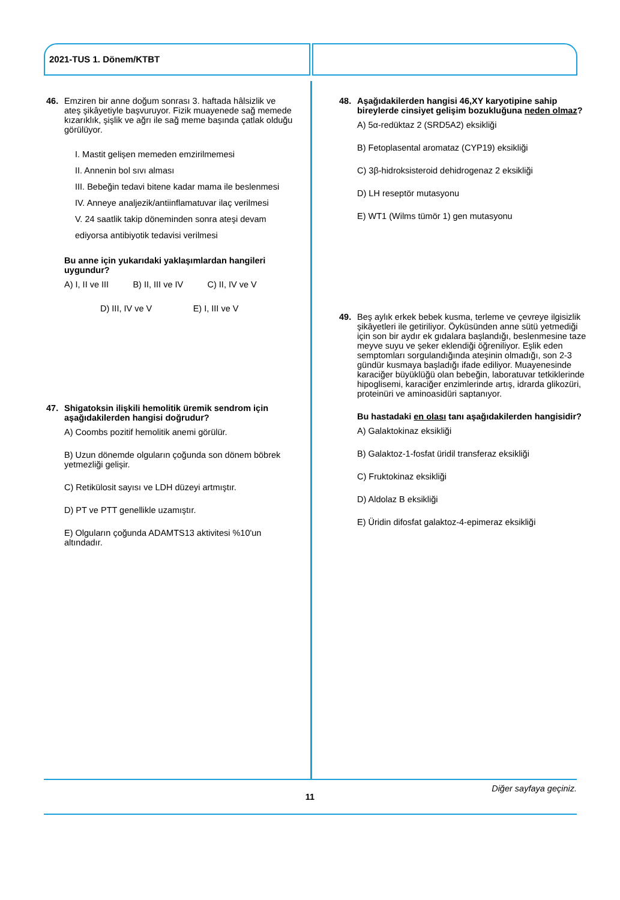2021-TUS 1. Dönem/KTBT
46. Emziren bir anne doğum sonrası 3. haftada hâlsizlik ve ateş şikâyetiyle başvuruyor. Fizik muayenede sağ memede kızarıklık, şişlik ve ağrı ile sağ meme başında çatlak olduğu görülüyor.
I. Mastit gelişen memeden emzirilmemesi
II. Annenin bol sıvı alması
III. Bebeğin tedavi bitene kadar mama ile beslenmesi
IV. Anneye analjezik/antiinflamatuvar ilaç verilmesi
V. 24 saatlik takip döneminden sonra ateşi devam ediyorsa antibiyotik tedavisi verilmesi
Bu anne için yukarıdaki yaklaşımlardan hangileri uygundur?
A) I, II ve III B) II, III ve IV C) II, IV ve V
D) III, IV ve V E) I, III ve V
47. Shigatoksin ilişkili hemolitik üremik sendrom için aşağıdakilerden hangisi doğrudur?
A) Coombs pozitif hemolitik anemi görülür.
B) Uzun dönemde olguların çoğunda son dönem böbrek yetmezliği gelişir.
C) Retikülosit sayısı ve LDH düzeyi artmıştır.
D) PT ve PTT genellikle uzamıştır.
E) Olguların çoğunda ADAMTS13 aktivitesi %10'un altındadır.
48. Aşağıdakilerden hangisi 46,XY karyotipine sahip bireylerde cinsiyet gelişim bozukluğuna neden olmaz?
A) 5α-redüktaz 2 (SRD5A2) eksikliği
B) Fetoplasental aromataz (CYP19) eksikliği
C) 3β-hidroksisteroid dehidrogenaz 2 eksikliği
D) LH reseptör mutasyonu
E) WT1 (Wilms tümör 1) gen mutasyonu
49. Beş aylık erkek bebek kusma, terleme ve çevreye ilgisizlik şikâyetleri ile getiriliyor. Öyküsünden anne sütü yetmediği için son bir aydır ek gıdalara başlandığı, beslenmesine taze meyve suyu ve şeker eklendiği öğreniliyor. Eşlik eden semptomları sorgulandığında ateşinin olmadığı, son 2-3 gündür kusmaya başladığı ifade ediliyor. Muayenesinde karaciğer büyüklüğü olan bebeğin, laboratuvar tetkiklerinde hipoglisemi, karaciğer enzimlerinde artış, idrarda glikozüri, proteinüri ve aminoasidüri saptanıyor.
Bu hastadaki en olası tanı aşağıdakilerden hangisidir?
A) Galaktokinaz eksikliği
B) Galaktoz-1-fosfat üridil transferaz eksikliği
C) Fruktokinaz eksikliği
D) Aldolaz B eksikliği
E) Üridin difosfat galaktoz-4-epimeraz eksikliği
Diğer sayfaya geçiniz.
11